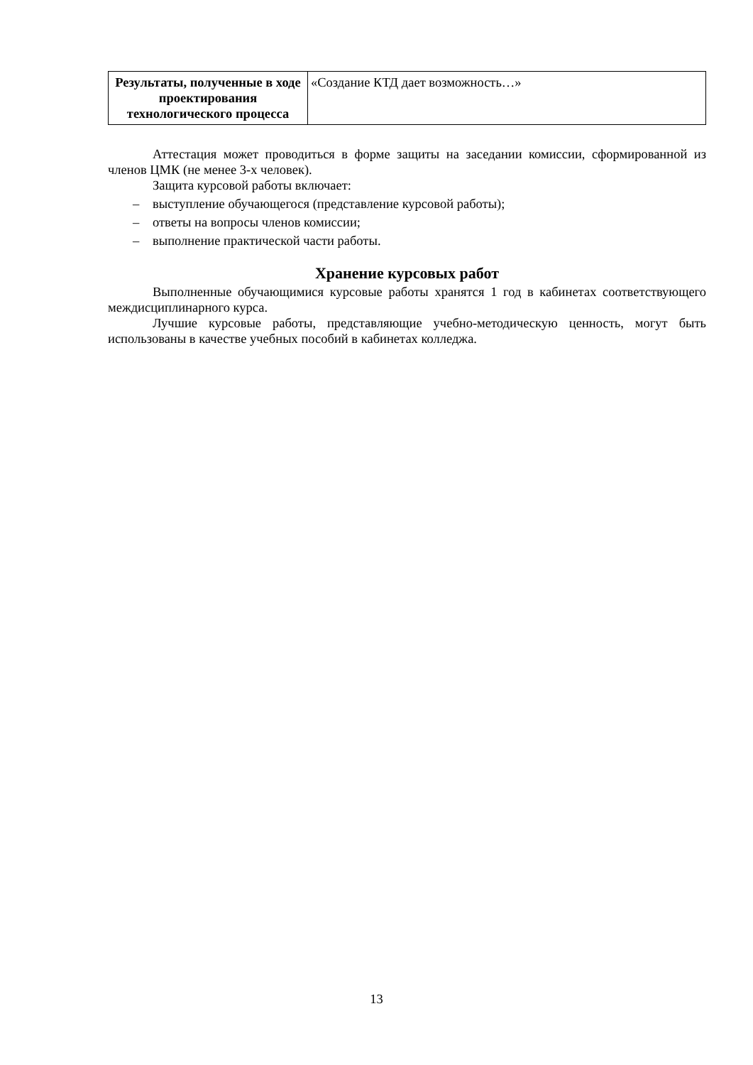| Результаты, полученные в ходе проектирования технологического процесса | «Создание КТД дает возможность…» |
Аттестация может проводиться в форме защиты на заседании комиссии, сформированной из членов ЦМК (не менее 3-х человек).
Защита курсовой работы включает:
– выступление обучающегося (представление курсовой работы);
– ответы на вопросы членов комиссии;
– выполнение практической части работы.
Хранение курсовых работ
Выполненные обучающимися курсовые работы хранятся 1 год в кабинетах соответствующего междисциплинарного курса.
Лучшие курсовые работы, представляющие учебно-методическую ценность, могут быть использованы в качестве учебных пособий в кабинетах колледжа.
13